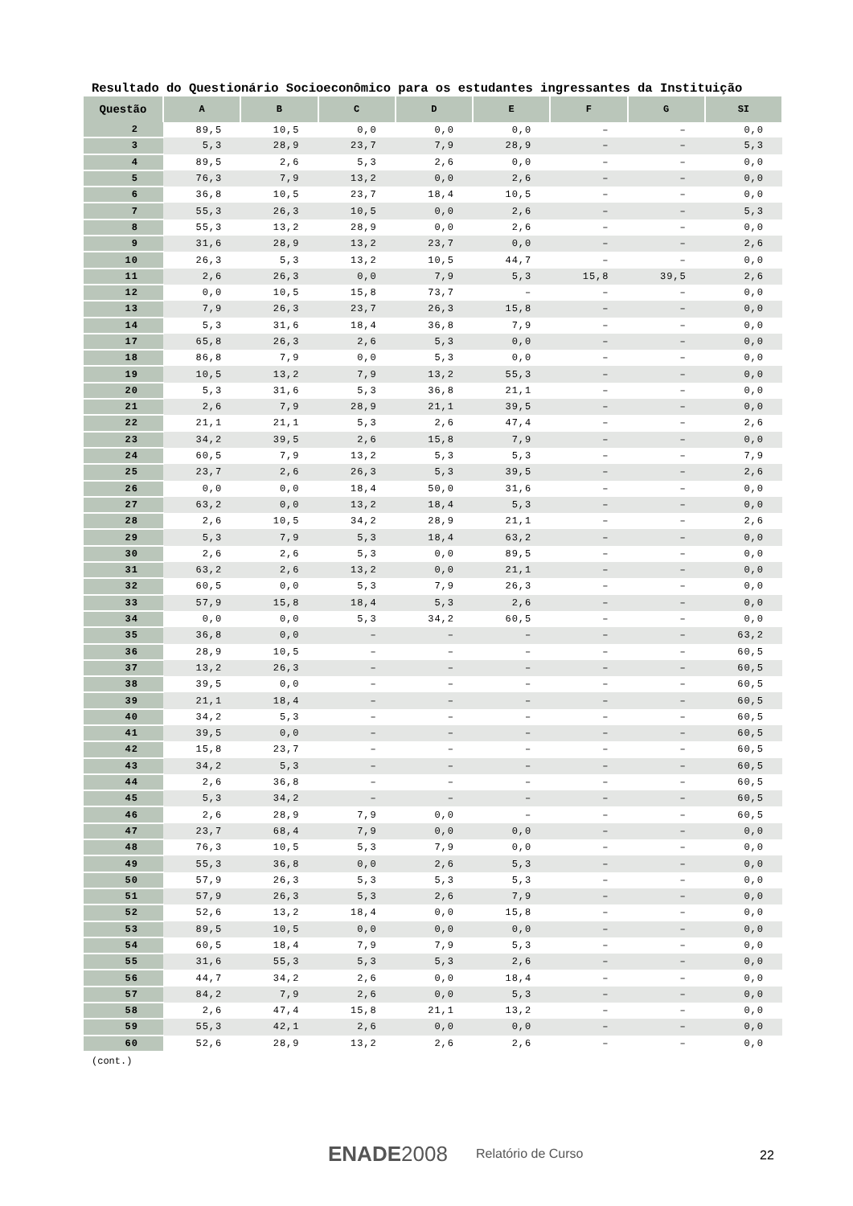Resultado do Questionário Socioeconômico para os estudantes ingressantes da Instituição
| Questão | A | B | C | D | E | F | G | SI |
| --- | --- | --- | --- | --- | --- | --- | --- | --- |
| 2 | 89,5 | 10,5 | 0,0 | 0,0 | 0,0 | – | – | 0,0 |
| 3 | 5,3 | 28,9 | 23,7 | 7,9 | 28,9 | – | – | 5,3 |
| 4 | 89,5 | 2,6 | 5,3 | 2,6 | 0,0 | – | – | 0,0 |
| 5 | 76,3 | 7,9 | 13,2 | 0,0 | 2,6 | – | – | 0,0 |
| 6 | 36,8 | 10,5 | 23,7 | 18,4 | 10,5 | – | – | 0,0 |
| 7 | 55,3 | 26,3 | 10,5 | 0,0 | 2,6 | – | – | 5,3 |
| 8 | 55,3 | 13,2 | 28,9 | 0,0 | 2,6 | – | – | 0,0 |
| 9 | 31,6 | 28,9 | 13,2 | 23,7 | 0,0 | – | – | 2,6 |
| 10 | 26,3 | 5,3 | 13,2 | 10,5 | 44,7 | – | – | 0,0 |
| 11 | 2,6 | 26,3 | 0,0 | 7,9 | 5,3 | 15,8 | 39,5 | 2,6 |
| 12 | 0,0 | 10,5 | 15,8 | 73,7 | – | – | – | 0,0 |
| 13 | 7,9 | 26,3 | 23,7 | 26,3 | 15,8 | – | – | 0,0 |
| 14 | 5,3 | 31,6 | 18,4 | 36,8 | 7,9 | – | – | 0,0 |
| 17 | 65,8 | 26,3 | 2,6 | 5,3 | 0,0 | – | – | 0,0 |
| 18 | 86,8 | 7,9 | 0,0 | 5,3 | 0,0 | – | – | 0,0 |
| 19 | 10,5 | 13,2 | 7,9 | 13,2 | 55,3 | – | – | 0,0 |
| 20 | 5,3 | 31,6 | 5,3 | 36,8 | 21,1 | – | – | 0,0 |
| 21 | 2,6 | 7,9 | 28,9 | 21,1 | 39,5 | – | – | 0,0 |
| 22 | 21,1 | 21,1 | 5,3 | 2,6 | 47,4 | – | – | 2,6 |
| 23 | 34,2 | 39,5 | 2,6 | 15,8 | 7,9 | – | – | 0,0 |
| 24 | 60,5 | 7,9 | 13,2 | 5,3 | 5,3 | – | – | 7,9 |
| 25 | 23,7 | 2,6 | 26,3 | 5,3 | 39,5 | – | – | 2,6 |
| 26 | 0,0 | 0,0 | 18,4 | 50,0 | 31,6 | – | – | 0,0 |
| 27 | 63,2 | 0,0 | 13,2 | 18,4 | 5,3 | – | – | 0,0 |
| 28 | 2,6 | 10,5 | 34,2 | 28,9 | 21,1 | – | – | 2,6 |
| 29 | 5,3 | 7,9 | 5,3 | 18,4 | 63,2 | – | – | 0,0 |
| 30 | 2,6 | 2,6 | 5,3 | 0,0 | 89,5 | – | – | 0,0 |
| 31 | 63,2 | 2,6 | 13,2 | 0,0 | 21,1 | – | – | 0,0 |
| 32 | 60,5 | 0,0 | 5,3 | 7,9 | 26,3 | – | – | 0,0 |
| 33 | 57,9 | 15,8 | 18,4 | 5,3 | 2,6 | – | – | 0,0 |
| 34 | 0,0 | 0,0 | 5,3 | 34,2 | 60,5 | – | – | 0,0 |
| 35 | 36,8 | 0,0 | – | – | – | – | – | 63,2 |
| 36 | 28,9 | 10,5 | – | – | – | – | – | 60,5 |
| 37 | 13,2 | 26,3 | – | – | – | – | – | 60,5 |
| 38 | 39,5 | 0,0 | – | – | – | – | – | 60,5 |
| 39 | 21,1 | 18,4 | – | – | – | – | – | 60,5 |
| 40 | 34,2 | 5,3 | – | – | – | – | – | 60,5 |
| 41 | 39,5 | 0,0 | – | – | – | – | – | 60,5 |
| 42 | 15,8 | 23,7 | – | – | – | – | – | 60,5 |
| 43 | 34,2 | 5,3 | – | – | – | – | – | 60,5 |
| 44 | 2,6 | 36,8 | – | – | – | – | – | 60,5 |
| 45 | 5,3 | 34,2 | – | – | – | – | – | 60,5 |
| 46 | 2,6 | 28,9 | 7,9 | 0,0 | – | – | – | 60,5 |
| 47 | 23,7 | 68,4 | 7,9 | 0,0 | 0,0 | – | – | 0,0 |
| 48 | 76,3 | 10,5 | 5,3 | 7,9 | 0,0 | – | – | 0,0 |
| 49 | 55,3 | 36,8 | 0,0 | 2,6 | 5,3 | – | – | 0,0 |
| 50 | 57,9 | 26,3 | 5,3 | 5,3 | 5,3 | – | – | 0,0 |
| 51 | 57,9 | 26,3 | 5,3 | 2,6 | 7,9 | – | – | 0,0 |
| 52 | 52,6 | 13,2 | 18,4 | 0,0 | 15,8 | – | – | 0,0 |
| 53 | 89,5 | 10,5 | 0,0 | 0,0 | 0,0 | – | – | 0,0 |
| 54 | 60,5 | 18,4 | 7,9 | 7,9 | 5,3 | – | – | 0,0 |
| 55 | 31,6 | 55,3 | 5,3 | 5,3 | 2,6 | – | – | 0,0 |
| 56 | 44,7 | 34,2 | 2,6 | 0,0 | 18,4 | – | – | 0,0 |
| 57 | 84,2 | 7,9 | 2,6 | 0,0 | 5,3 | – | – | 0,0 |
| 58 | 2,6 | 47,4 | 15,8 | 21,1 | 13,2 | – | – | 0,0 |
| 59 | 55,3 | 42,1 | 2,6 | 0,0 | 0,0 | – | – | 0,0 |
| 60 | 52,6 | 28,9 | 13,2 | 2,6 | 2,6 | – | – | 0,0 |
(cont.)
ENADE2008 Relatório de Curso 22